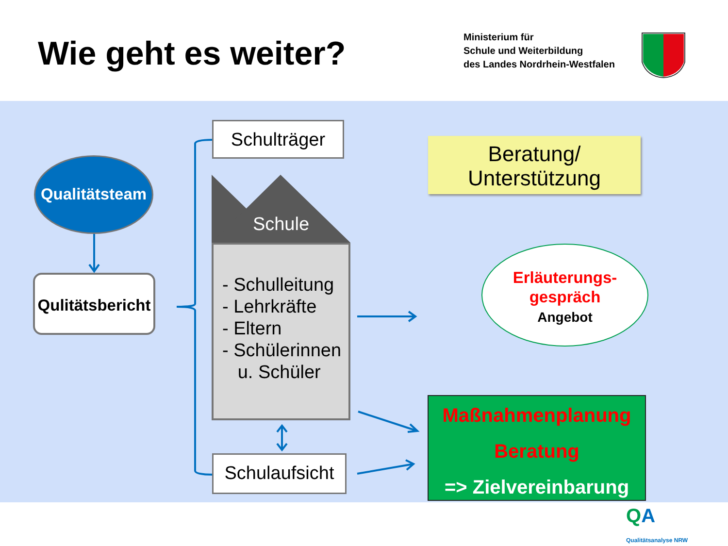Wie geht es weiter?
Ministerium für
Schule und Weiterbildung
des Landes Nordrhein-Westfalen
Qualitätsteam
Qulitätsbericht
Schulträger
Schule
- Schulleitung
- Lehrkräfte
- Eltern
- Schülerinnen
u. Schüler
Schulaufsicht
Beratung/
Unterstützung
Erläuterungs-
gespräch
Angebot
Maßnahmenplanung
Beratung
=> Zielvereinbarung
QA
Qualitätsanalyse NRW